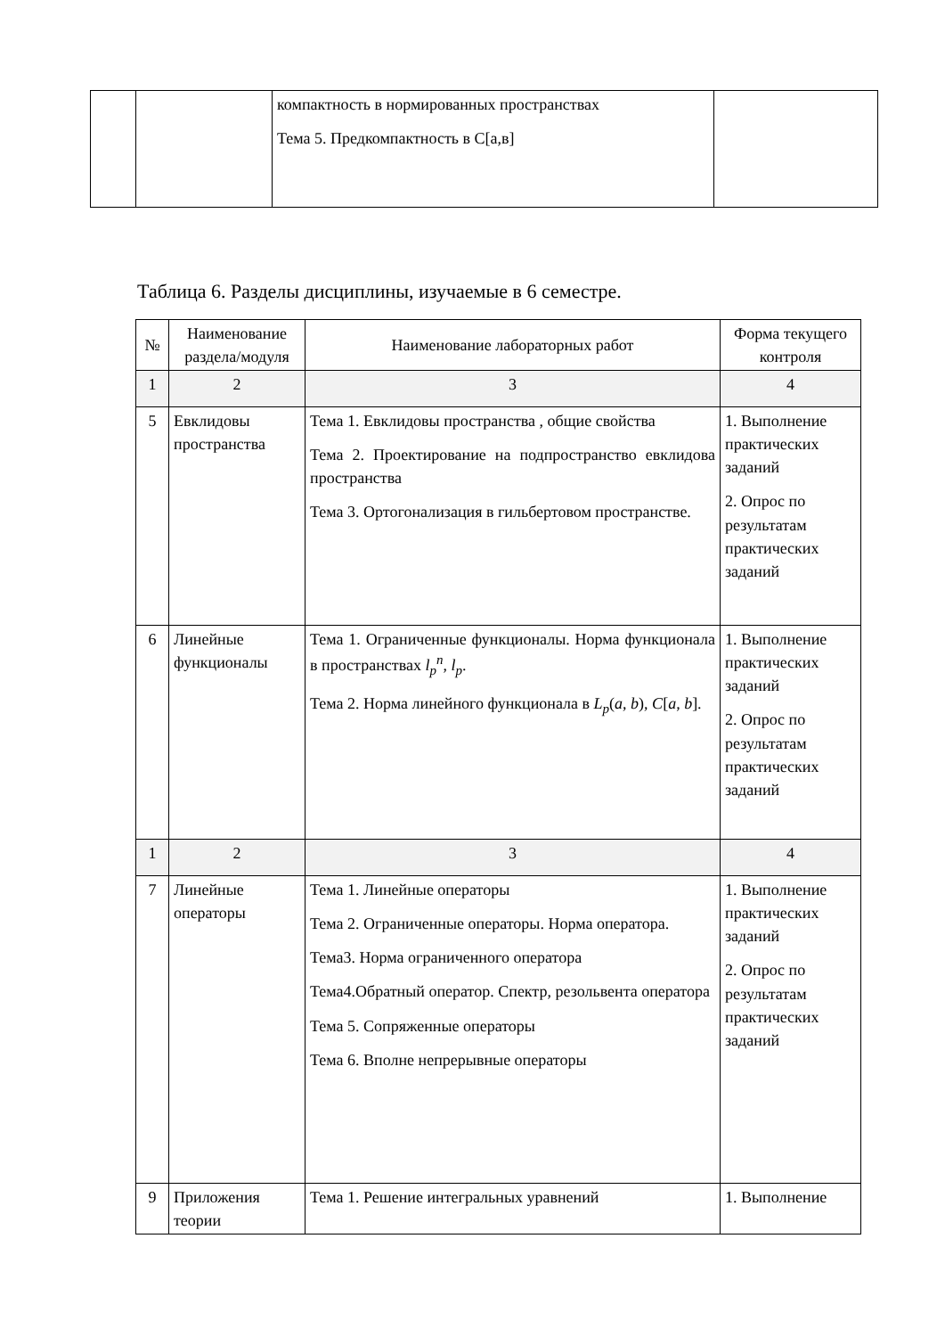| | | компактность в нормированных пространствах Тема 5. Предкомпактность в С[а,в] | |
Таблица 6. Разделы дисциплины, изучаемые в 6 семестре.
| № | Наименование раздела/модуля | Наименование лабораторных работ | Форма текущего контроля |
| --- | --- | --- | --- |
| 1 | 2 | 3 | 4 |
| 5 | Евклидовы пространства | Тема 1. Евклидовы пространства , общие свойства Тема 2. Проектирование на подпространство евклидова пространства Тема 3. Ортогонализация в гильбертовом пространстве. | 1. Выполнение практических заданий 2. Опрос по результатам практических заданий |
| 6 | Линейные функционалы | Тема 1. Ограниченные функционалы. Норма функционала в пространствах l<sub>p</sub><sup>n</sup> , l<sub>p</sub> . Тема 2. Норма линейного функционала в L<sub>p</sub> ( a , b ), C [ a , b ]. | 1. Выполнение практических заданий 2. Опрос по результатам практических заданий |
| 1 | 2 | 3 | 4 |
| 7 | Линейные операторы | Тема 1. Линейные операторы Тема 2. Ограниченные операторы. Норма оператора. Тема3. Норма ограниченного оператора Тема4.Обратный оператор. Спектр, резольвента оператора Тема 5. Сопряженные операторы Тема 6. Вполне непрерывные операторы | 1. Выполнение практических заданий 2. Опрос по результатам практических заданий |
| 9 | Приложения теории | Тема 1. Решение интегральных уравнений | 1. Выполнение |